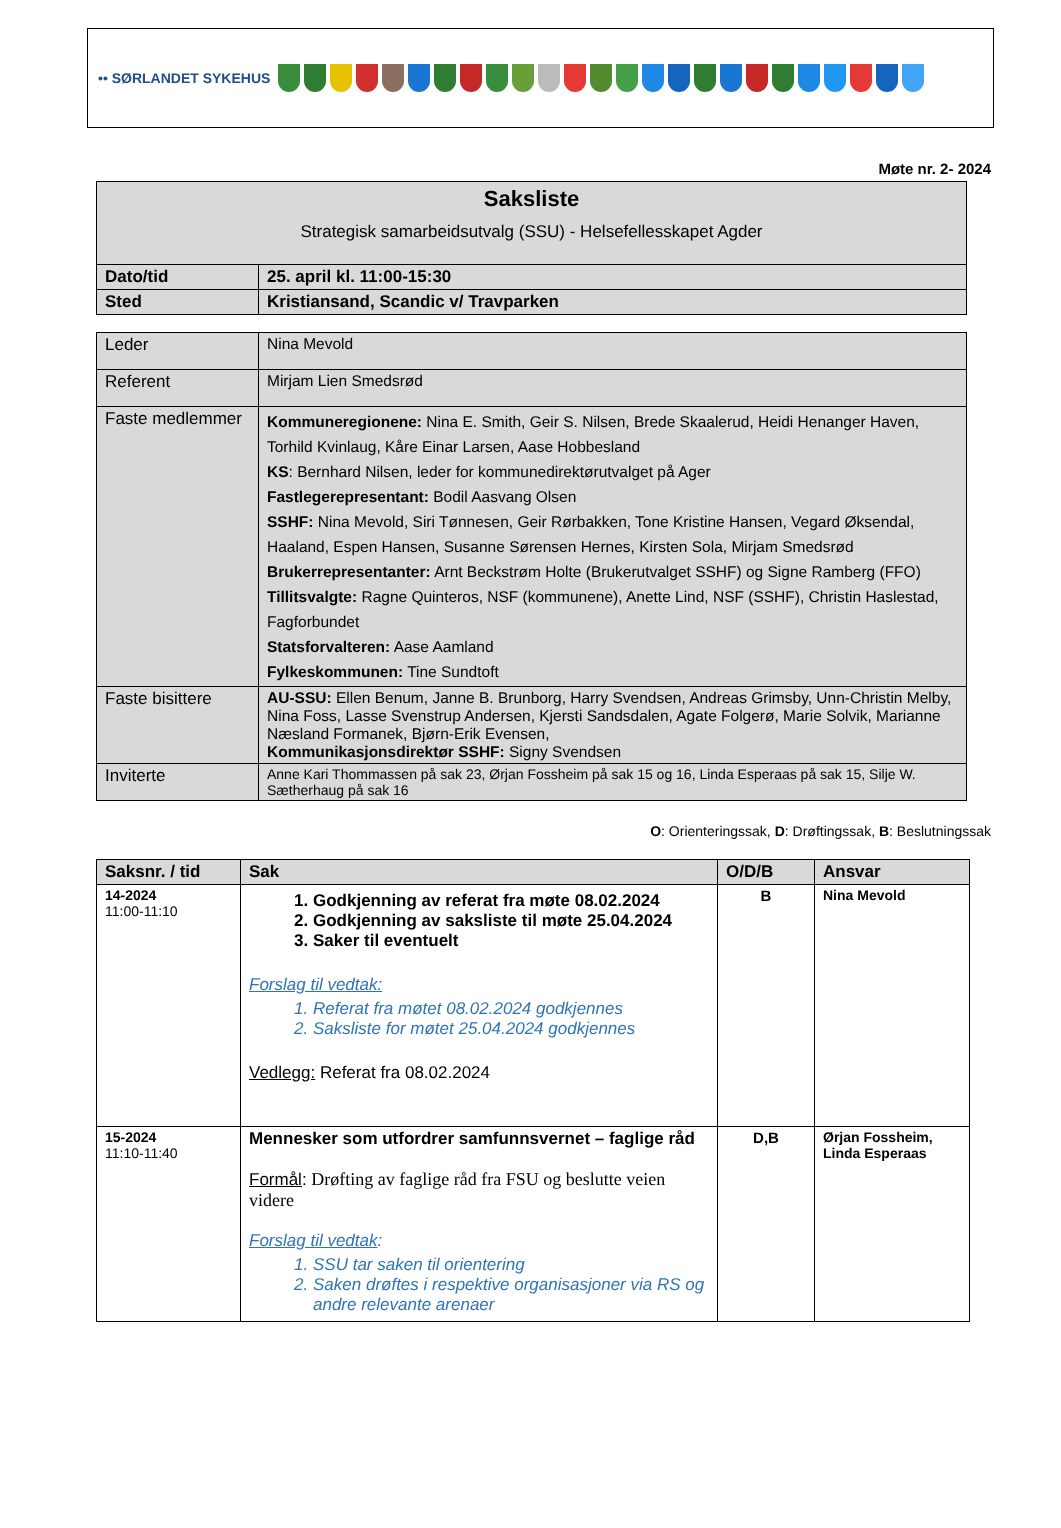•• SØRLANDET SYKEHUS
Møte nr. 2- 2024
| Saksliste Strategisk samarbeidsutvalg (SSU) - Helsefellesskapet Agder | |
| Dato/tid | 25. april kl. 11:00-15:30 |
| Sted | Kristiansand, Scandic v/ Travparken |
| Leder | Nina Mevold |
| Referent | Mirjam Lien Smedsrød |
| Faste medlemmer | Kommuneregionene: Nina E. Smith, Geir S. Nilsen, Brede Skaalerud, Heidi Henanger Haven, Torhild Kvinlaug, Kåre Einar Larsen, Aase Hobbesland KS : Bernhard Nilsen, leder for kommunedirektørutvalget på Ager Fastlegerepresentant: Bodil Aasvang Olsen SSHF: Nina Mevold, Siri Tønnesen, Geir Rørbakken, Tone Kristine Hansen, Vegard Øksendal, Haaland, Espen Hansen, Susanne Sørensen Hernes, Kirsten Sola, Mirjam Smedsrød Brukerrepresentanter: Arnt Beckstrøm Holte (Brukerutvalget SSHF) og Signe Ramberg (FFO) Tillitsvalgte: Ragne Quinteros, NSF (kommunene), Anette Lind, NSF (SSHF), Christin Haslestad, Fagforbundet Statsforvalteren: Aase Aamland Fylkeskommunen: Tine Sundtoft |
| Faste bisittere | AU-SSU: Ellen Benum, Janne B. Brunborg, Harry Svendsen, Andreas Grimsby, Unn-Christin Melby, Nina Foss, Lasse Svenstrup Andersen, Kjersti Sandsdalen, Agate Folgerø, Marie Solvik, Marianne Næsland Formanek, Bjørn-Erik Evensen, Kommunikasjonsdirektør SSHF: Signy Svendsen |
| Inviterte | Anne Kari Thommassen på sak 23, Ørjan Fossheim på sak 15 og 16, Linda Esperaas på sak 15, Silje W. Sætherhaug på sak 16 |
O: Orienteringssak, D: Drøftingssak, B: Beslutningssak
| Saksnr. / tid | Sak | O/D/B | Ansvar |
| --- | --- | --- | --- |
| 14-2024 11:00-11:10 | 1. Godkjenning av referat fra møte 08.02.2024 2. Godkjenning av saksliste til møte 25.04.2024 3. Saker til eventuelt Forslag til vedtak: 1. Referat fra møtet 08.02.2024 godkjennes 2. Saksliste for møtet 25.04.2024 godkjennes Vedlegg: Referat fra 08.02.2024 | B | Nina Mevold |
| 15-2024 11:10-11:40 | Mennesker som utfordrer samfunnsvernet – faglige råd Formål : Drøfting av faglige råd fra FSU og beslutte veien videre Forslag til vedtak : 1. SSU tar saken til orientering 2. Saken drøftes i respektive organisasjoner via RS og andre relevante arenaer | D,B | Ørjan Fossheim, Linda Esperaas |